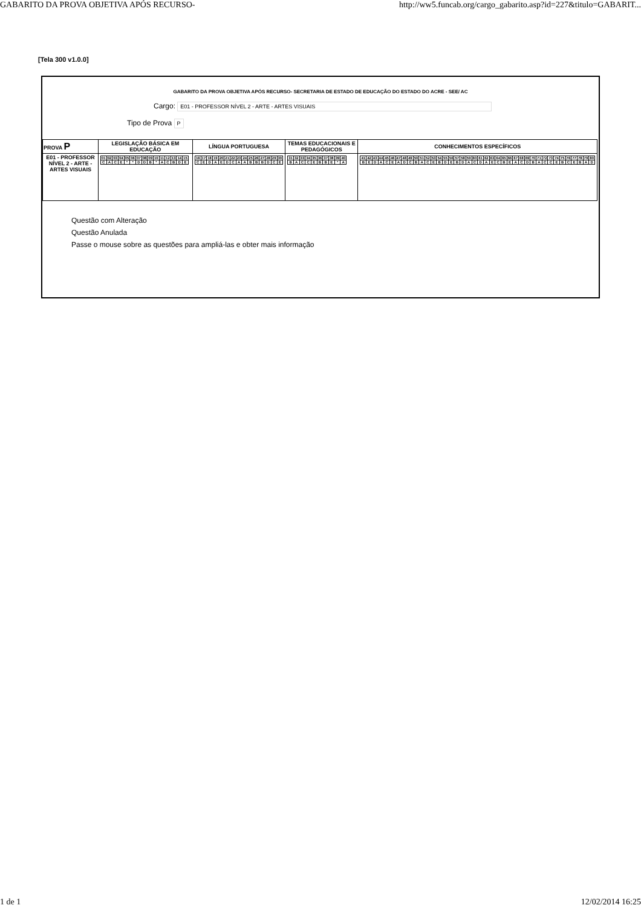GABARITO DA PROVA OBJETIVA APÓS RECURSO- http://ww5.funcab.org/cargo_gabarito.asp?id=227&titulo=GABARIT...
[Tela 300 v1.0.0]
GABARITO DA PROVA OBJETIVA APÓS RECURSO- SECRETARIA DE ESTADO DE EDUCAÇÃO DO ESTADO DO ACRE - SEE/ AC
Cargo: E01 - PROFESSOR NÍVEL 2 - ARTE - ARTES VISUAIS
Tipo de Prova P
| PROVA P | LEGISLAÇÃO BÁSICA EM EDUCAÇÃO | LÍNGUA PORTUGUESA | TEMAS EDUCACIONAIS E PEDAGÓGICOS | CONHECIMENTOS ESPECÍFICOS |
| --- | --- | --- | --- | --- |
| E01 - PROFESSOR NÍVEL 2 - ARTE - ARTES VISUAIS | / 01 / 02 / 03 / 04 / 05 / 06 / 07 / 08 / 09 / 10 / 11 / 12 / 13 / 14 / 15 / / C / A / C / E / * / * / D / D / B / * / A / C / B / D / E / | / 16 / 17 / 18 / 19 / 20 / 21 / 22 / 23 / 24 / 25 / 26 / 27 / 28 / 29 / 30 / / C / E / D / A / E / D / C / A / A / B / B / B / D / C / E / | / 31 / 32 / 33 / 34 / 35 / 36 / 37 / 38 / 39 / 40 / / B / A / C / C / E / B / B / E / * / A / | / 41 / 42 / 43 / 44 / 45 / 46 / 47 / 48 / 49 / 50 / 51 / 52 / 53 / 54 / 55 / 56 / 57 / 58 / 59 / 60 / 61 / 62 / 63 / 64 / 65 / 66 / 67 / 68 / 69 / 70 / 71 / 72 / 73 / 74 / 75 / 76 / 77 / 78 / 79 / 80 / / B / E / D / A / C / E / A / D / C / B / A / C / E / B / D / E / B / D / A / C / D / A / E / C / B / E / A / C / D / B / A / C / C / E / B / C / E / B / A / D / |
Questão com Alteração
Questão Anulada
Passe o mouse sobre as questões para ampliá-las e obter mais informação
1 de 1 12/02/2014 16:25